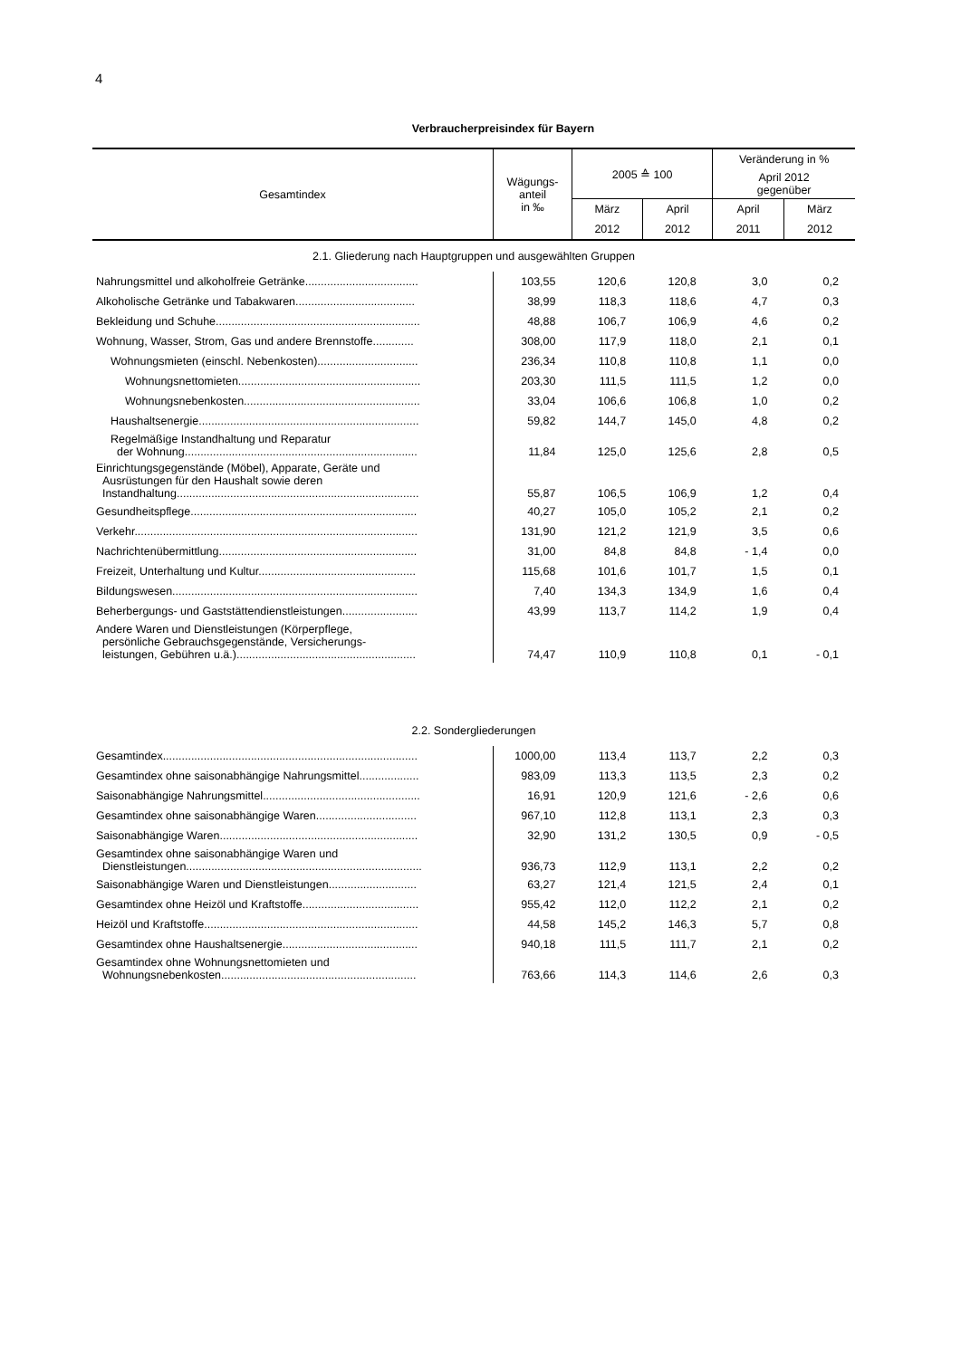4
Verbraucherpreisindex für Bayern
| Gesamtindex | Wägungs- anteil in ‰ | 2005 ≙ 100 | | Veränderung in % | |
| --- | --- | --- | --- | --- | --- |
| | | | | April 2012 gegenüber | |
| | | März | April | April | März |
| | | 2012 | 2012 | 2011 | 2012 |
| 2.1. Gliederung nach Hauptgruppen und ausgewählten Gruppen | | | | | |
| Nahrungsmittel und alkoholfreie Getränke.................................... | 103,55 | 120,6 | 120,8 | 3,0 | 0,2 |
| Alkoholische Getränke und Tabakwaren...................................... | 38,99 | 118,3 | 118,6 | 4,7 | 0,3 |
| Bekleidung und Schuhe................................................................. | 48,88 | 106,7 | 106,9 | 4,6 | 0,2 |
| Wohnung, Wasser, Strom, Gas und andere Brennstoffe............. | 308,00 | 117,9 | 118,0 | 2,1 | 0,1 |
| Wohnungsmieten (einschl. Nebenkosten)................................ | 236,34 | 110,8 | 110,8 | 1,1 | 0,0 |
| Wohnungsnettomieten.......................................................... | 203,30 | 111,5 | 111,5 | 1,2 | 0,0 |
| Wohnungsnebenkosten........................................................ | 33,04 | 106,6 | 106,8 | 1,0 | 0,2 |
| Haushaltsenergie...................................................................... | 59,82 | 144,7 | 145,0 | 4,8 | 0,2 |
| Regelmäßige Instandhaltung und Reparatur der Wohnung.......................................................................... | 11,84 | 125,0 | 125,6 | 2,8 | 0,5 |
| Einrichtungsgegenstände (Möbel), Apparate, Geräte und Ausrüstungen für den Haushalt sowie deren Instandhaltung............................................................................. | 55,87 | 106,5 | 106,9 | 1,2 | 0,4 |
| Gesundheitspflege........................................................................ | 40,27 | 105,0 | 105,2 | 2,1 | 0,2 |
| Verkehr.......................................................................................... | 131,90 | 121,2 | 121,9 | 3,5 | 0,6 |
| Nachrichtenübermittlung............................................................... | 31,00 | 84,8 | 84,8 | - 1,4 | 0,0 |
| Freizeit, Unterhaltung und Kultur.................................................. | 115,68 | 101,6 | 101,7 | 1,5 | 0,1 |
| Bildungswesen.............................................................................. | 7,40 | 134,3 | 134,9 | 1,6 | 0,4 |
| Beherbergungs- und Gaststättendienstleistungen........................ | 43,99 | 113,7 | 114,2 | 1,9 | 0,4 |
| Andere Waren und Dienstleistungen (Körperpflege, persönliche Gebrauchsgegenstände, Versicherungs- leistungen, Gebühren u.ä.)......................................................... | 74,47 | 110,9 | 110,8 | 0,1 | - 0,1 |
| 2.2. Sondergliederungen | | | | | |
| Gesamtindex................................................................................. | 1000,00 | 113,4 | 113,7 | 2,2 | 0,3 |
| Gesamtindex ohne saisonabhängige Nahrungsmittel................... | 983,09 | 113,3 | 113,5 | 2,3 | 0,2 |
| Saisonabhängige Nahrungsmittel.................................................. | 16,91 | 120,9 | 121,6 | - 2,6 | 0,6 |
| Gesamtindex ohne saisonabhängige Waren................................ | 967,10 | 112,8 | 113,1 | 2,3 | 0,3 |
| Saisonabhängige Waren............................................................... | 32,90 | 131,2 | 130,5 | 0,9 | - 0,5 |
| Gesamtindex ohne saisonabhängige Waren und Dienstleistungen........................................................................... | 936,73 | 112,9 | 113,1 | 2,2 | 0,2 |
| Saisonabhängige Waren und Dienstleistungen............................ | 63,27 | 121,4 | 121,5 | 2,4 | 0,1 |
| Gesamtindex ohne Heizöl und Kraftstoffe..................................... | 955,42 | 112,0 | 112,2 | 2,1 | 0,2 |
| Heizöl und Kraftstoffe.................................................................... | 44,58 | 145,2 | 146,3 | 5,7 | 0,8 |
| Gesamtindex ohne Haushaltsenergie........................................... | 940,18 | 111,5 | 111,7 | 2,1 | 0,2 |
| Gesamtindex ohne Wohnungsnettomieten und Wohnungsnebenkosten.............................................................. | 763,66 | 114,3 | 114,6 | 2,6 | 0,3 |